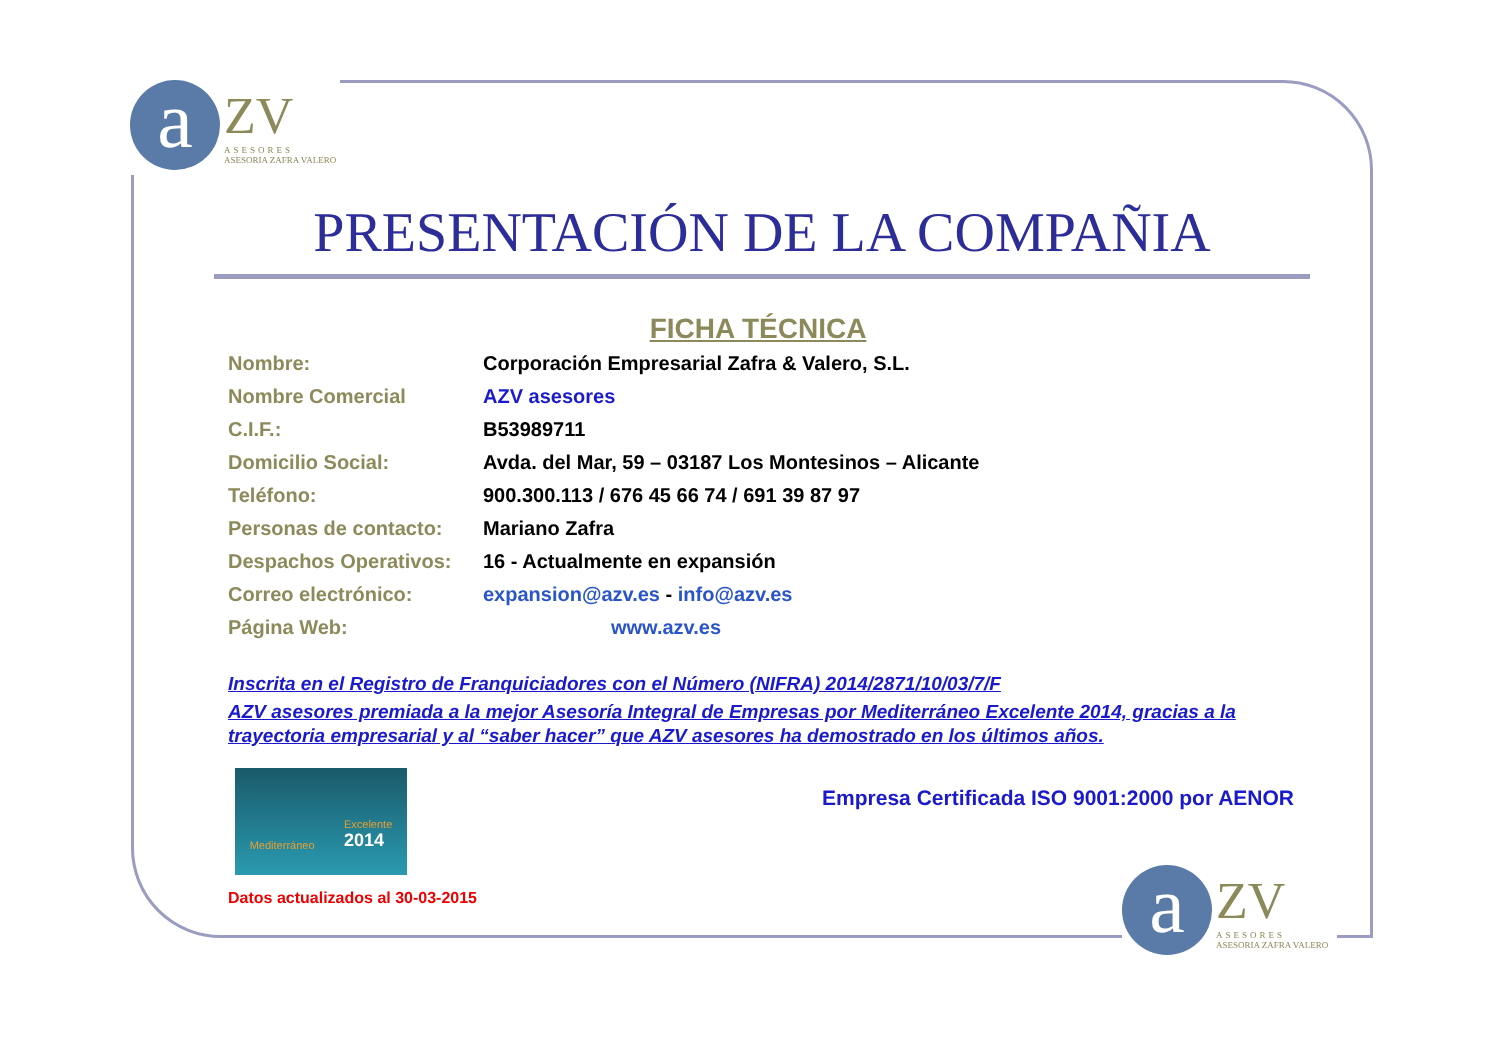a
ZV
ASESORES
ASESORIA ZAFRA VALERO
PRESENTACIÓN DE LA COMPAÑIA
FICHA TÉCNICA
| Nombre: | Corporación Empresarial Zafra & Valero, S.L. |
| Nombre Comercial | AZV asesores |
| C.I.F.: | B53989711 |
| Domicilio Social: | Avda. del Mar, 59 – 03187 Los Montesinos – Alicante |
| Teléfono: | 900.300.113 / 676 45 66 74 / 691 39 87 97 |
| Personas de contacto: | Mariano Zafra |
| Despachos Operativos: | 16 - Actualmente en expansión |
| Correo electrónico: | expansion@azv.es - info@azv.es |
| Página Web: | www.azv.es |
Inscrita en el Registro de Franquiciadores con el Número (NIFRA) 2014/2871/10/03/7/F
AZV asesores premiada a la mejor Asesoría Integral de Empresas por Mediterráneo Excelente 2014, gracias a la trayectoria empresarial y al “saber hacer” que AZV asesores ha demostrado en los últimos años.
Mediterráneo Excelente
2014
Empresa Certificada ISO 9001:2000 por AENOR
Datos actualizados al 30-03-2015
a
ZV
ASESORES
ASESORIA ZAFRA VALERO